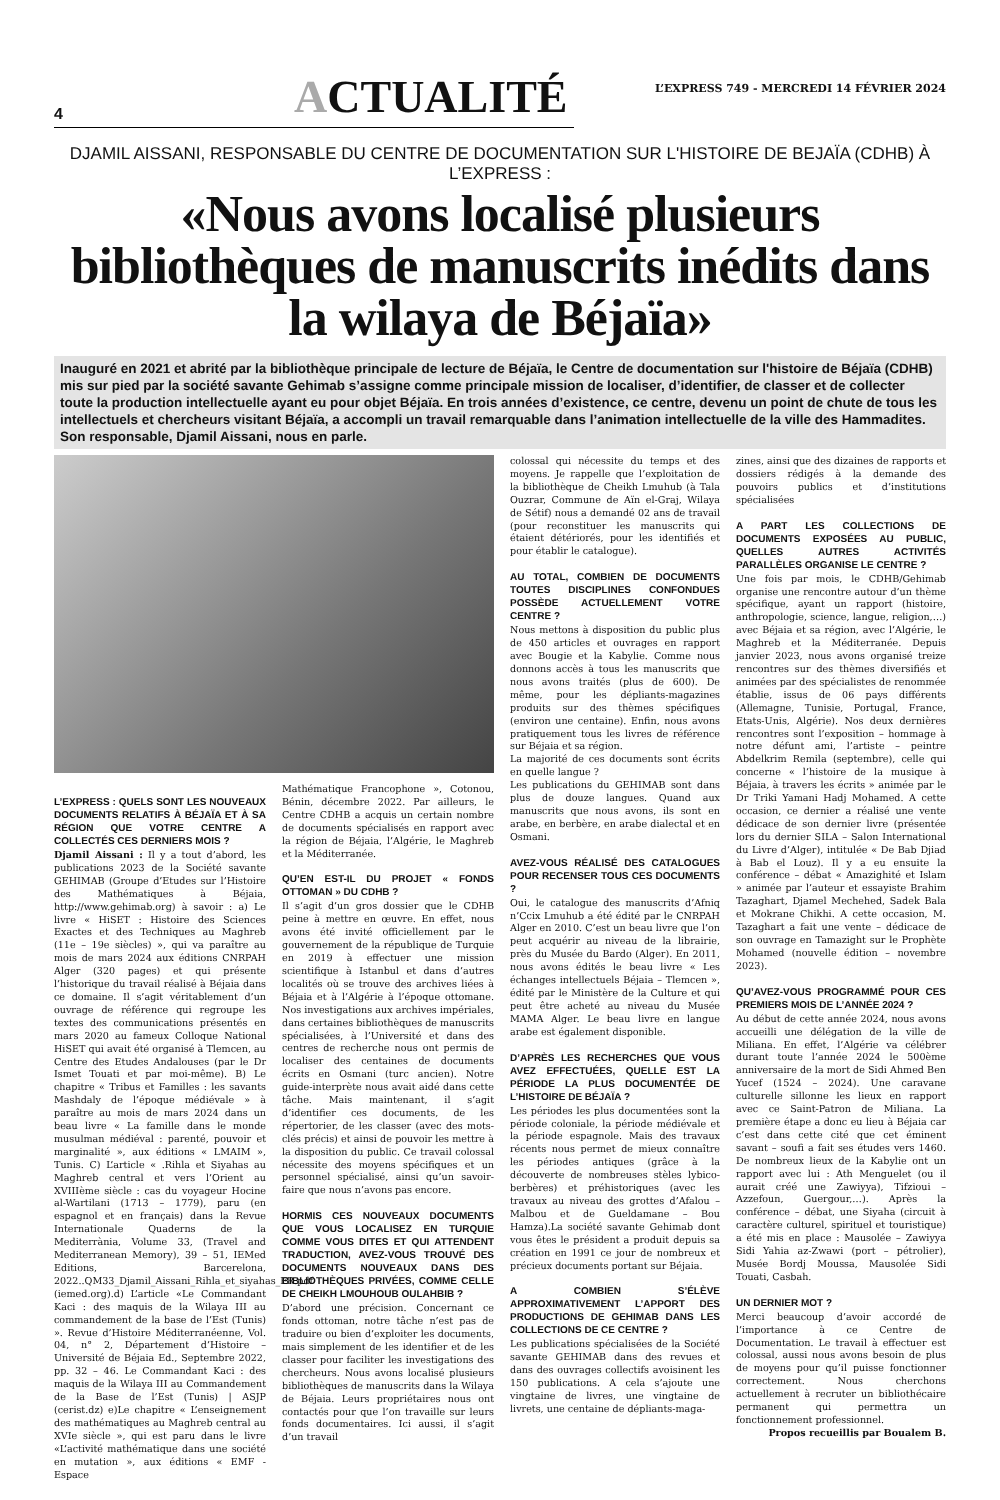4 ACTUALITÉ
L’EXPRESS 749 - MERCREDI 14 FÉVRIER 2024
DJAMIL AISSANI, RESPONSABLE DU CENTRE DE DOCUMENTATION SUR L'HISTOIRE DE BEJAÏA (CDHB) À L’EXPRESS :
«Nous avons localisé plusieurs bibliothèques de manuscrits inédits dans la wilaya de Béjaïa»
Inauguré en 2021 et abrité par la bibliothèque principale de lecture de Béjaïa, le Centre de documentation sur l'histoire de Béjaïa (CDHB) mis sur pied par la société savante Gehimab s’assigne comme principale mission de localiser, d’identifier, de classer et de collecter toute la production intellectuelle ayant eu pour objet Béjaïa. En trois années d’existence, ce centre, devenu un point de chute de tous les intellectuels et chercheurs visitant Béjaïa, a accompli un travail remarquable dans l’animation intellectuelle de la ville des Hammadites. Son responsable, Djamil Aissani, nous en parle.
L’EXPRESS : QUELS SONT LES NOUVEAUX DOCUMENTS RELATIFS À BÉJAÏA ET À SA RÉGION QUE VOTRE CENTRE A COLLECTÉS CES DERNIERS MOIS ?
Djamil Aissani : Il y a tout d’abord, les publications 2023 de la Société savante GEHIMAB (Groupe d’Etudes sur l’Histoire des Mathématiques à Béjaia, http://www.gehimab.org) à savoir : a) Le livre « HiSET : Histoire des Sciences Exactes et des Techniques au Maghreb (11e – 19e siècles) », qui va paraître au mois de mars 2024 aux éditions CNRPAH Alger (320 pages) et qui présente l’historique du travail réalisé à Béjaia dans ce domaine. Il s’agit véritablement d’un ouvrage de référence qui regroupe les textes des communications présentés en mars 2020 au fameux Colloque National HiSET qui avait été organisé à Tlemcen, au Centre des Etudes Andalouses (par le Dr Ismet Touati et par moi-même). B) Le chapitre « Tribus et Familles : les savants Mashdaly de l’époque médiévale » à paraître au mois de mars 2024 dans un beau livre « La famille dans le monde musulman médiéval : parenté, pouvoir et marginalité », aux éditions « LMAIM », Tunis. C) L’article « .Rihla et Siyahas au Maghreb central et vers l’Orient au XVIIIème siècle : cas du voyageur Hocine al-Wartilani (1713 – 1779), paru (en espagnol et en français) dans la Revue Internationale Quaderns de la Mediterrània, Volume 33, (Travel and Mediterranean Memory), 39 – 51, IEMed Editions, Barcerelona, 2022..QM33_Djamil_Aissani_Rihla_et_siyahas_FR.pdf (iemed.org).d) L’article «Le Commandant Kaci : des maquis de la Wilaya III au commandement de la base de l’Est (Tunis) ». Revue d’Histoire Méditerranéenne, Vol. 04, n° 2, Département d’Histoire – Université de Béjaia Ed., Septembre 2022, pp. 32 – 46. Le Commandant Kaci : des maquis de la Wilaya III au Commandement de la Base de l’Est (Tunis) | ASJP (cerist.dz) e)Le chapitre « L’enseignement des mathématiques au Maghreb central au XVIe siècle », qui est paru dans le livre «L’activité mathématique dans une société en mutation », aux éditions « EMF - Espace
Mathématique Francophone », Cotonou, Bénin, décembre 2022. Par ailleurs, le Centre CDHB a acquis un certain nombre de documents spécialisés en rapport avec la région de Béjaia, l’Algérie, le Maghreb et la Méditerranée.
QU’EN EST-IL DU PROJET « FONDS OTTOMAN » DU CDHB ?
Il s’agit d’un gros dossier que le CDHB peine à mettre en œuvre. En effet, nous avons été invité officiellement par le gouvernement de la république de Turquie en 2019 à effectuer une mission scientifique à Istanbul et dans d’autres localités où se trouve des archives liées à Béjaia et à l’Algérie à l’époque ottomane. Nos investigations aux archives impériales, dans certaines bibliothèques de manuscrits spécialisées, à l’Université et dans des centres de recherche nous ont permis de localiser des centaines de documents écrits en Osmani (turc ancien). Notre guide-interprète nous avait aidé dans cette tâche. Mais maintenant, il s’agit d’identifier ces documents, de les répertorier, de les classer (avec des mots-clés précis) et ainsi de pouvoir les mettre à la disposition du public. Ce travail colossal nécessite des moyens spécifiques et un personnel spécialisé, ainsi qu’un savoir-faire que nous n’avons pas encore.
HORMIS CES NOUVEAUX DOCUMENTS QUE VOUS LOCALISEZ EN TURQUIE COMME VOUS DITES ET QUI ATTENDENT TRADUCTION, AVEZ-VOUS TROUVÉ DES DOCUMENTS NOUVEAUX DANS DES BIBLIOTHÈQUES PRIVÉES, COMME CELLE DE CHEIKH LMOUHOUB OULAHBIB ?
D’abord une précision. Concernant ce fonds ottoman, notre tâche n’est pas de traduire ou bien d’exploiter les documents, mais simplement de les identifier et de les classer pour faciliter les investigations des chercheurs. Nous avons localisé plusieurs bibliothèques de manuscrits dans la Wilaya de Béjaia. Leurs propriétaires nous ont contactés pour que l’on travaille sur leurs fonds documentaires. Ici aussi, il s’agit d’un travail
colossal qui nécessite du temps et des moyens. Je rappelle que l’exploitation de la bibliothèque de Cheikh Lmuhub (à Tala Ouzrar, Commune de Aïn el-Graj, Wilaya de Sétif) nous a demandé 02 ans de travail (pour reconstituer les manuscrits qui étaient détériorés, pour les identifiés et pour établir le catalogue).
AU TOTAL, COMBIEN DE DOCUMENTS TOUTES DISCIPLINES CONFONDUES POSSÈDE ACTUELLEMENT VOTRE CENTRE ?
Nous mettons à disposition du public plus de 450 articles et ouvrages en rapport avec Bougie et la Kabylie. Comme nous donnons accès à tous les manuscrits que nous avons traités (plus de 600). De même, pour les dépliants-magazines produits sur des thèmes spécifiques (environ une centaine). Enfin, nous avons pratiquement tous les livres de référence sur Béjaia et sa région.
La majorité de ces documents sont écrits en quelle langue ?
Les publications du GEHIMAB sont dans plus de douze langues. Quand aux manuscrits que nous avons, ils sont en arabe, en berbère, en arabe dialectal et en Osmani.
AVEZ-VOUS RÉALISÉ DES CATALOGUES POUR RECENSER TOUS CES DOCUMENTS ?
Oui, le catalogue des manuscrits d’Afniq n’Ccix Lmuhub a été édité par le CNRPAH Alger en 2010. C’est un beau livre que l’on peut acquérir au niveau de la librairie, près du Musée du Bardo (Alger). En 2011, nous avons édités le beau livre « Les échanges intellectuels Béjaia – Tlemcen », édité par le Ministère de la Culture et qui peut être acheté au niveau du Musée MAMA Alger. Le beau livre en langue arabe est également disponible.
D’APRÈS LES RECHERCHES QUE VOUS AVEZ EFFECTUÉES, QUELLE EST LA PÉRIODE LA PLUS DOCUMENTÉE DE L’HISTOIRE DE BÉJAÏA ?
Les périodes les plus documentées sont la période coloniale, la période médiévale et la période espagnole. Mais des travaux récents nous permet de mieux connaître les périodes antiques (grâce à la découverte de nombreuses stèles lybico-berbères) et préhistoriques (avec les travaux au niveau des grottes d’Afalou – Malbou et de Gueldamane – Bou Hamza).La société savante Gehimab dont vous êtes le président a produit depuis sa création en 1991 ce jour de nombreux et précieux documents portant sur Béjaia.
A COMBIEN S’ÉLÈVE APPROXIMATIVEMENT L’APPORT DES PRODUCTIONS DE GEHIMAB DANS LES COLLECTIONS DE CE CENTRE ?
Les publications spécialisées de la Société savante GEHIMAB dans des revues et dans des ouvrages collectifs avoisinent les 150 publications. A cela s’ajoute une vingtaine de livres, une vingtaine de livrets, une centaine de dépliants-maga-
zines, ainsi que des dizaines de rapports et dossiers rédigés à la demande des pouvoirs publics et d’institutions spécialisées
A PART LES COLLECTIONS DE DOCUMENTS EXPOSÉES AU PUBLIC, QUELLES AUTRES ACTIVITÉS PARALLÈLES ORGANISE LE CENTRE ?
Une fois par mois, le CDHB/Gehimab organise une rencontre autour d’un thème spécifique, ayant un rapport (histoire, anthropologie, science, langue, religion,…) avec Béjaia et sa région, avec l’Algérie, le Maghreb et la Méditerranée. Depuis janvier 2023, nous avons organisé treize rencontres sur des thèmes diversifiés et animées par des spécialistes de renommée établie, issus de 06 pays différents (Allemagne, Tunisie, Portugal, France, Etats-Unis, Algérie). Nos deux dernières rencontres sont l’exposition – hommage à notre défunt ami, l’artiste – peintre Abdelkrim Remila (septembre), celle qui concerne « l’histoire de la musique à Béjaia, à travers les écrits » animée par le Dr Triki Yamani Hadj Mohamed. A cette occasion, ce dernier a réalisé une vente dédicace de son dernier livre (présentée lors du dernier SILA – Salon International du Livre d’Alger), intitulée « De Bab Djiad à Bab el Louz). Il y a eu ensuite la conférence – débat « Amazighité et Islam » animée par l’auteur et essayiste Brahim Tazaghart, Djamel Mechehed, Sadek Bala et Mokrane Chikhi. A cette occasion, M. Tazaghart a fait une vente – dédicace de son ouvrage en Tamazight sur le Prophète Mohamed (nouvelle édition – novembre 2023).
QU’AVEZ-VOUS PROGRAMMÉ POUR CES PREMIERS MOIS DE L’ANNÉE 2024 ?
Au début de cette année 2024, nous avons accueilli une délégation de la ville de Miliana. En effet, l’Algérie va célébrer durant toute l’année 2024 le 500ème anniversaire de la mort de Sidi Ahmed Ben Yucef (1524 – 2024). Une caravane culturelle sillonne les lieux en rapport avec ce Saint-Patron de Miliana. La première étape a donc eu lieu à Béjaia car c’est dans cette cité que cet éminent savant – soufi a fait ses études vers 1460. De nombreux lieux de la Kabylie ont un rapport avec lui : Ath Menguelet (ou il aurait créé une Zawiyya), Tifzioui – Azzefoun, Guergour,…). Après la conférence – débat, une Siyaha (circuit à caractère culturel, spirituel et touristique) a été mis en place : Mausolée – Zawiyya Sidi Yahia az-Zwawi (port – pétrolier), Musée Bordj Moussa, Mausolée Sidi Touati, Casbah.
UN DERNIER MOT ?
Merci beaucoup d’avoir accordé de l’importance à ce Centre de Documentation. Le travail à effectuer est colossal, aussi nous avons besoin de plus de moyens pour qu’il puisse fonctionner correctement. Nous cherchons actuellement à recruter un bibliothécaire permanent qui permettra un fonctionnement professionnel.
Propos recueillis par Boualem B.